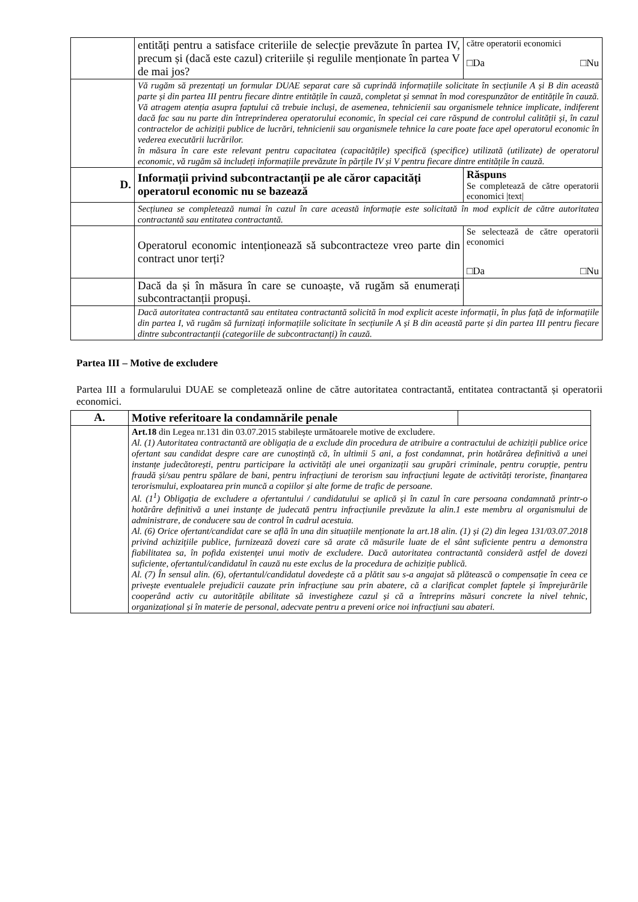| | entități pentru a satisface criteriile de selecție prevăzute în partea IV, precum și (dacă este cazul) criteriile și regulile menționate în partea V de mai jos? | către operatorii economici □Da □Nu |
| | Vă rugăm să prezentați un formular DUAE separat care să cuprindă informațiile solicitate în secțiunile A și B din această parte și din partea III pentru fiecare dintre entitățile în cauză, completat și semnat în mod corespunzător de entitățile în cauză. Vă atragem atenția asupra faptului că trebuie incluși, de asemenea, tehnicienii sau organismele tehnice implicate, indiferent dacă fac sau nu parte din întreprinderea operatorului economic, în special cei care răspund de controlul calității și, în cazul contractelor de achiziții publice de lucrări, tehnicienii sau organismele tehnice la care poate face apel operatorul economic în vederea executării lucrărilor. în măsura în care este relevant pentru capacitatea (capacitățile) specifică (specifice) utilizată (utilizate) de operatorul economic, vă rugăm să includeți informațiile prevăzute în părțile IV și V pentru fiecare dintre entitățile în cauză. | |
| D. | Informații privind subcontractanții pe ale căror capacități operatorul economic nu se bazează | Răspuns Se completează de către operatorii economici /text/ |
| | Secțiunea se completează numai în cazul în care această informație este solicitată în mod explicit de către autoritatea contractantă sau entitatea contractantă. | |
| | Operatorul economic intenționează să subcontracteze vreo parte din contract unor terți? | Se selectează de către operatorii economici □Da □Nu |
| | Dacă da și în măsura în care se cunoaște, vă rugăm să enumerați subcontractanții propuși. | |
| | Dacă autoritatea contractantă sau entitatea contractantă solicită în mod explicit aceste informații, în plus față de informațiile din partea I, vă rugăm să furnizați informațiile solicitate în secțiunile A și B din această parte și din partea III pentru fiecare dintre subcontractanții (categoriile de subcontractanți) în cauză. | |
Partea III – Motive de excludere
Partea III a formularului DUAE se completează online de către autoritatea contractantă, entitatea contractantă și operatorii economici.
| A. | Motive referitoare la condamnările penale | |
| | Art.18 din Legea nr.131 din 03.07.2015 stabilește următoarele motive de excludere. Al. (1) Autoritatea contractantă are obligația de a exclude din procedura de atribuire a contractului de achiziții publice orice ofertant sau candidat despre care are cunoștință că, în ultimii 5 ani, a fost condamnat, prin hotărârea definitivă a unei instanțe judecătorești, pentru participare la activități ale unei organizații sau grupări criminale, pentru corupție, pentru fraudă și/sau pentru spălare de bani, pentru infracțiuni de terorism sau infracțiuni legate de activități teroriste, finanțarea terorismului, exploatarea prin muncă a copiilor și alte forme de trafic de persoane. Al. (1<sup>1</sup>) Obligația de excludere a ofertantului / candidatului se aplică și în cazul în care persoana condamnată printr-o hotărâre definitivă a unei instanțe de judecată pentru infracțiunile prevăzute la alin.1 este membru al organismului de administrare, de conducere sau de control în cadrul acestuia. Al. (6) Orice ofertant/candidat care se află în una din situațiile menționate la art.18 alin. (1) și (2) din legea 131/03.07.2018 privind achizițiile publice, furnizează dovezi care să arate că măsurile luate de el sânt suficiente pentru a demonstra fiabilitatea sa, în pofida existenței unui motiv de excludere. Dacă autoritatea contractantă consideră astfel de dovezi suficiente, ofertantul/candidatul în cauză nu este exclus de la procedura de achiziție publică. Al. (7) În sensul alin. (6), ofertantul/candidatul dovedește că a plătit sau s-a angajat să plătească o compensație în ceea ce privește eventualele prejudicii cauzate prin infracțiune sau prin abatere, că a clarificat complet faptele și împrejurările cooperând activ cu autoritățile abilitate să investigheze cazul și că a întreprins măsuri concrete la nivel tehnic, organizațional și în materie de personal, adecvate pentru a preveni orice noi infracțiuni sau abateri. | |